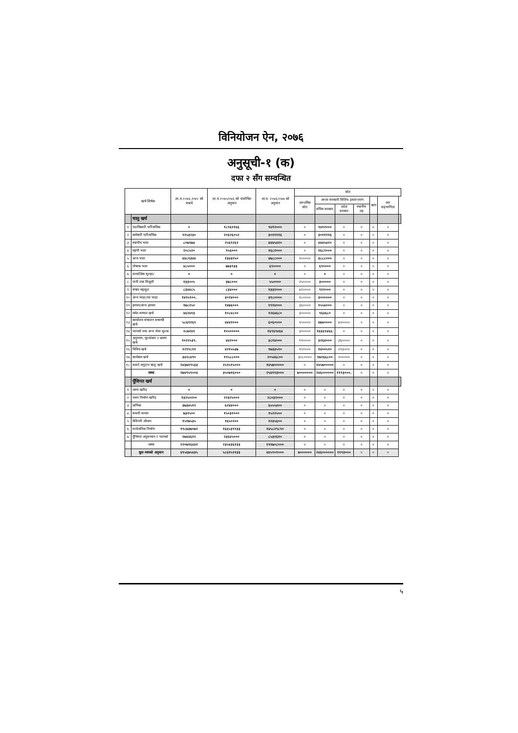विनियोजन ऐन, २०७६
अनुसूची-१ (क)
दफा २ सँग सम्वन्धित
| खर्च शिर्षक | | आ.व.२०७४ /०७५ को यथार्थ | आ.व.२०७५/०७६ को संशोधित अनुमान | आ.व. २०७६/०७७ को अनुमान | श्रोत | | | | | | |
| --- | --- | --- | --- | --- | --- | --- | --- | --- | --- | --- | --- |
| | | | | | आन्तकिर श्रोत | अन्तर सरकारी वित्तिय हस्तान्तरण | | | ऋण | जन सहभागिता | |
| | | | | | | संघिय सरकार | प्रदेश सरकार | स्थानीय तह | | | |
| | चालु खर्च | | | | | | | | | | |
| १ | पदाधिकारी पारिश्रमिक | ० | १८९६२१६६ | ९४१२००० | ० | ९४१२००० | ० | ० | ० | ० | |
| २ | कर्मचारी पारिश्रमिक | ९२५३२३० | २०६२६०५२ | ३०११११६ | ० | ३०११११६ | ० | ० | ० | ० | |
| ३ | स्थानीय भत्ता | ८०७९७४ | २५६९२६२ | ४४४५४२० | ० | ४४४५४२० | ० | ० | ० | ० | |
| ४ | महंगी भत्ता | २०८५२० | ९५६००० | १६८२००० | ० | १६८२००० | ० | ० | ० | ० | |
| ५ | अन्य भत्ता | ४४८१३४४ | १३४३२५० | ४७८८००० | ९००००० | ३८८८००० | ० | ० | ० | ० | |
| ६ | पोषाक भत्ता | ४८५००० | ७७३९३३ | ६९०००० | ० | ६९०००० | ० | ० | ० | ० | |
| ७ | सामाजिक सुरक्षा/ | ० | ० | ० | ० | ० | ० | ० | ० | ० | |
| ८ | पानी तथा विजुली | १३३००५ | ३७८००० | ५५०००० | २५०००० | ३००००० | ० | ० | ० | ० | |
| ९ | संचार महशुल | ८३४४८५ | ८३४००० | १३३२००० | ४२०००० | ९१२००० | ० | ० | ० | ० | |
| १० | अन्य भाडा/घर भाडा | १४९५९००. | ३०२४००० | ३१८०००० | १८०००० | ३०००००० | ० | ० | ० | ० | |
| ११ | इनधन/अन्य इनधन | १७८२५० | १४७६००० | १९१४००० | ३६०००० | १५५४००० | ० | ० | ० | ० | |
| १२ | मर्मत सम्भार खर्च | ४६२४१३ | १०८४८०० | १२६४६८० | ३००००० | ९६४६८० | ० | ० | ० | ० | |
| १३ | कार्यालय संचालन सम्वन्धी खर्च | ५८६१२६९ | ४४४२००० | ६०६०००० | ९००००० | ४७४०००० | ४२०००० | ० | ० | ० | |
| १४ | परामर्श तथा अन्य सेवा शुल्क | २८७२४१ | १०५००००० | १६९६९४६४ | ३००००० | १६६६९४६४. | ० | ० | ० | ० | |
| १५ | अनुगमन, मूल्यांकन र भ्रमण खर्च | २०२२५३९. | ४४२००० | ३८१४००० | १९०००० | ३२६४००० | ३६०००० | ० | ० | ० | |
| १६ | विविध खर्च | १२९९८११ | ४२१५५३७ | १७३३५२० | १२०००० | १४००५२० | २१३००० | ० | ० | ० | |
| १७ | कार्यक्रम खर्च | ३४२८४९० | १९५८८००० | २०५४६८०० | ३०८०००० | १७२६६८०० | २००००० | ० | ० | ० | |
| १८ | सशर्त अनुदान चालु खर्च | २४३७१९५३३ | २५९५१५००० | १४५७००००० | ० | १४५७००००० | ० | ० | ० | ० | |
| | जम्मा | २७४९५९००४ | ३५०७१६००० | २५४१९३००० | ७००००००० | २४६०००००० | ११९३०००. | ० | ० | ० | |
| | पूँजिगत खर्च | | | | | | | | | | |
| १ | जग्गा खरिद | ० | ० | ० | ० | ० | ० | ० | ० | ० | |
| २ | भवन निर्माण खरिद | १३२५०२०० | २२३२५००० | २८०३२००० | ० | ० | ० | ० | ० | ० | |
| ३ | फर्निचर | ३७३४५१२ | ६२४४००० | ६५५५४०० | ० | ० | ० | ० | ० | ० | |
| ४ | सवारी साधन | ७३२५०० | १५०३२००० | १५२२५०० | ० | ० | ० | ० | ० | ० | |
| ५ | मेशिनरी औजार | १५१७५३५ | १६५०२०० | १२३५६०० | ० | ० | ० | ० | ० | ० | |
| ६ | सार्वजनिक निर्माण | १९८७३७०७२ | १६६५३९९३३ | १४५८२९८९० | ० | ० | ० | ० | ० | ० | |
| ७ | पुँजिगत अनुसन्धान र परामर्श | २७४४६१२ | २३६४५००० | ८५३२६१० | ० | ० | ० | ० | ० | ० | |
| | जम्मा | २२०७१६४३१ | २३५४३६१३३ | १९१७०८००० | ० | ० | ० | ० | ० | ० | |
| | कूल व्ययको अनुमान | ४९५६७५४३५ | ५८६१५२१३३ | ४४५९०१००० | ७०००००० | २४६०००००० | ११९३००० | ० | ० | ० | |
५